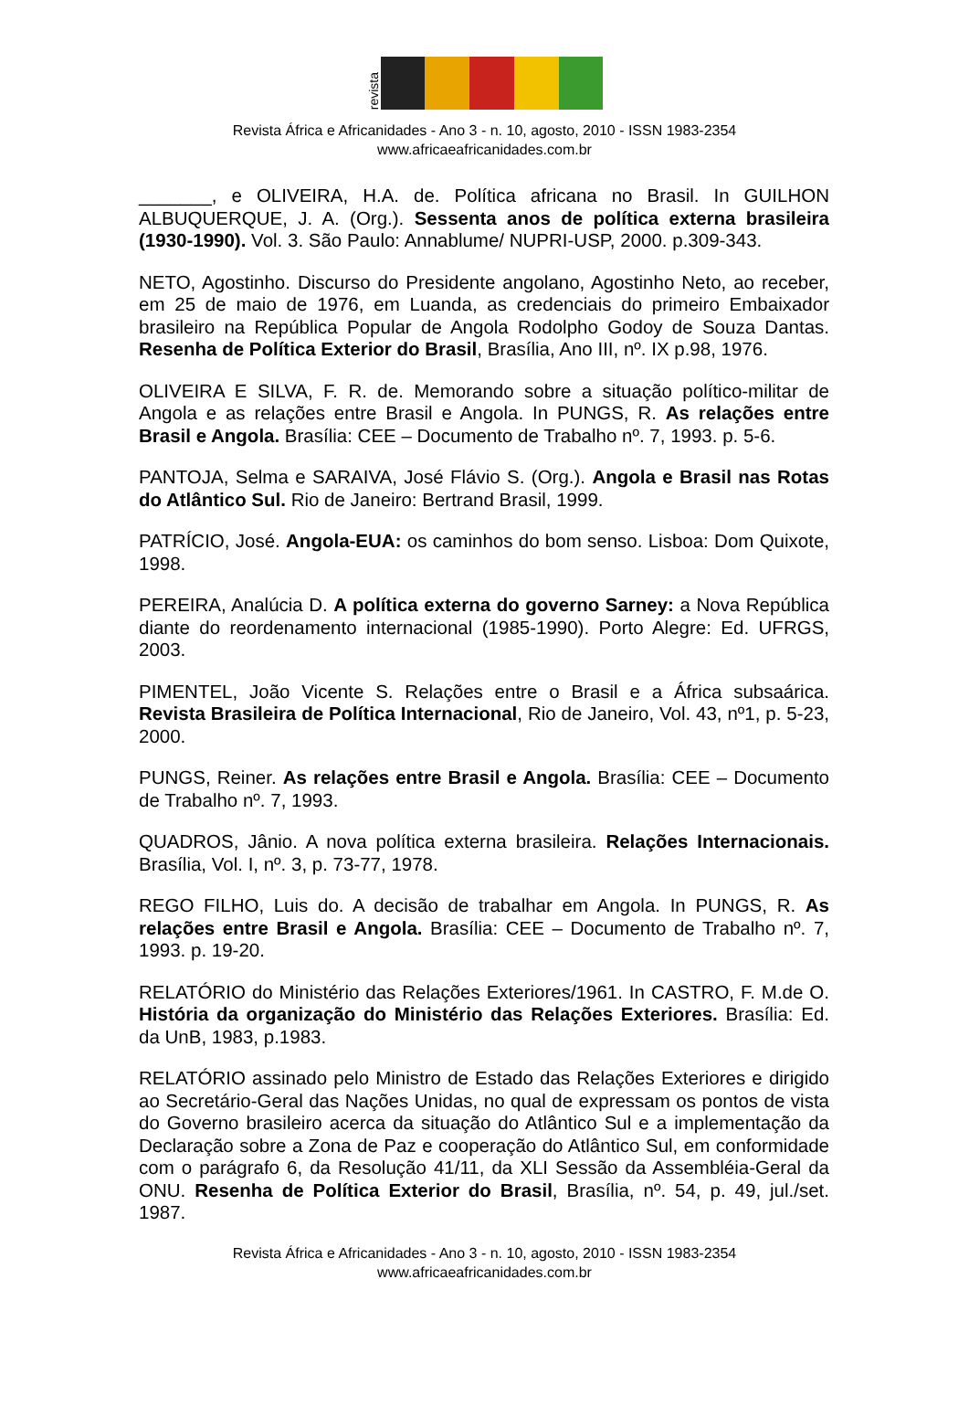revista
Revista África e Africanidades - Ano 3 - n. 10, agosto, 2010 - ISSN 1983-2354
www.africaeafricanidades.com.br
_______, e OLIVEIRA, H.A. de. Política africana no Brasil. In GUILHON ALBUQUERQUE, J. A. (Org.). Sessenta anos de política externa brasileira (1930-1990). Vol. 3. São Paulo: Annablume/ NUPRI-USP, 2000. p.309-343.
NETO, Agostinho. Discurso do Presidente angolano, Agostinho Neto, ao receber, em 25 de maio de 1976, em Luanda, as credenciais do primeiro Embaixador brasileiro na República Popular de Angola Rodolpho Godoy de Souza Dantas. Resenha de Política Exterior do Brasil, Brasília, Ano III, nº. IX p.98, 1976.
OLIVEIRA E SILVA, F. R. de. Memorando sobre a situação político-militar de Angola e as relações entre Brasil e Angola. In PUNGS, R. As relações entre Brasil e Angola. Brasília: CEE – Documento de Trabalho nº. 7, 1993. p. 5-6.
PANTOJA, Selma e SARAIVA, José Flávio S. (Org.). Angola e Brasil nas Rotas do Atlântico Sul. Rio de Janeiro: Bertrand Brasil, 1999.
PATRÍCIO, José. Angola-EUA: os caminhos do bom senso. Lisboa: Dom Quixote, 1998.
PEREIRA, Analúcia D. A política externa do governo Sarney: a Nova República diante do reordenamento internacional (1985-1990). Porto Alegre: Ed. UFRGS, 2003.
PIMENTEL, João Vicente S. Relações entre o Brasil e a África subsaárica. Revista Brasileira de Política Internacional, Rio de Janeiro, Vol. 43, nº1, p. 5-23, 2000.
PUNGS, Reiner. As relações entre Brasil e Angola. Brasília: CEE – Documento de Trabalho nº. 7, 1993.
QUADROS, Jânio. A nova política externa brasileira. Relações Internacionais. Brasília, Vol. I, nº. 3, p. 73-77, 1978.
REGO FILHO, Luis do. A decisão de trabalhar em Angola. In PUNGS, R. As relações entre Brasil e Angola. Brasília: CEE – Documento de Trabalho nº. 7, 1993. p. 19-20.
RELATÓRIO do Ministério das Relações Exteriores/1961. In CASTRO, F. M.de O. História da organização do Ministério das Relações Exteriores. Brasília: Ed. da UnB, 1983, p.1983.
RELATÓRIO assinado pelo Ministro de Estado das Relações Exteriores e dirigido ao Secretário-Geral das Nações Unidas, no qual de expressam os pontos de vista do Governo brasileiro acerca da situação do Atlântico Sul e a implementação da Declaração sobre a Zona de Paz e cooperação do Atlântico Sul, em conformidade com o parágrafo 6, da Resolução 41/11, da XLI Sessão da Assembléia-Geral da ONU. Resenha de Política Exterior do Brasil, Brasília, nº. 54, p. 49, jul./set. 1987.
Revista África e Africanidades - Ano 3 - n. 10, agosto, 2010 - ISSN 1983-2354
www.africaeafricanidades.com.br